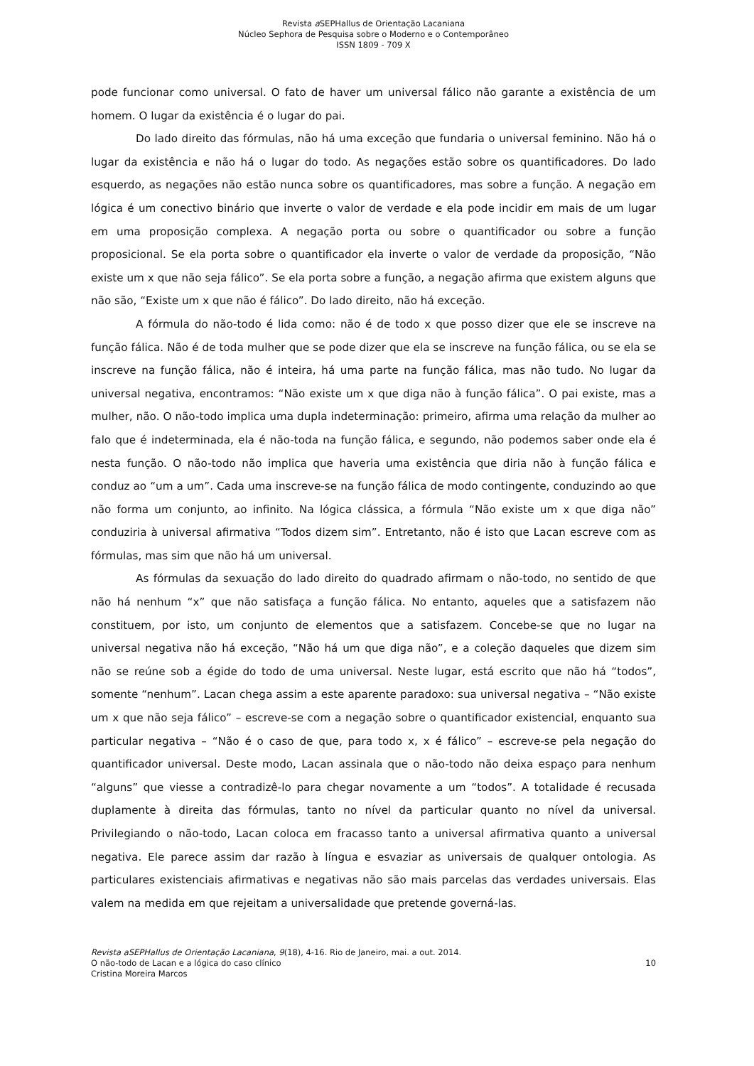Revista a SEPHallus de Orientação Lacaniana
Núcleo Sephora de Pesquisa sobre o Moderno e o Contemporâneo
ISSN 1809 - 709 X
pode funcionar como universal. O fato de haver um universal fálico não garante a existência de um homem. O lugar da existência é o lugar do pai.
Do lado direito das fórmulas, não há uma exceção que fundaria o universal feminino. Não há o lugar da existência e não há o lugar do todo. As negações estão sobre os quantificadores. Do lado esquerdo, as negações não estão nunca sobre os quantificadores, mas sobre a função. A negação em lógica é um conectivo binário que inverte o valor de verdade e ela pode incidir em mais de um lugar em uma proposição complexa. A negação porta ou sobre o quantificador ou sobre a função proposicional. Se ela porta sobre o quantificador ela inverte o valor de verdade da proposição, “Não existe um x que não seja fálico”. Se ela porta sobre a função, a negação afirma que existem alguns que não são, “Existe um x que não é fálico”. Do lado direito, não há exceção.
A fórmula do não-todo é lida como: não é de todo x que posso dizer que ele se inscreve na função fálica. Não é de toda mulher que se pode dizer que ela se inscreve na função fálica, ou se ela se inscreve na função fálica, não é inteira, há uma parte na função fálica, mas não tudo. No lugar da universal negativa, encontramos: “Não existe um x que diga não à função fálica”. O pai existe, mas a mulher, não. O não-todo implica uma dupla indeterminação: primeiro, afirma uma relação da mulher ao falo que é indeterminada, ela é não-toda na função fálica, e segundo, não podemos saber onde ela é nesta função. O não-todo não implica que haveria uma existência que diria não à função fálica e conduz ao “um a um”. Cada uma inscreve-se na função fálica de modo contingente, conduzindo ao que não forma um conjunto, ao infinito. Na lógica clássica, a fórmula “Não existe um x que diga não” conduziria à universal afirmativa “Todos dizem sim”. Entretanto, não é isto que Lacan escreve com as fórmulas, mas sim que não há um universal.
As fórmulas da sexuação do lado direito do quadrado afirmam o não-todo, no sentido de que não há nenhum “x” que não satisfaça a função fálica. No entanto, aqueles que a satisfazem não constituem, por isto, um conjunto de elementos que a satisfazem. Concebe-se que no lugar na universal negativa não há exceção, “Não há um que diga não”, e a coleção daqueles que dizem sim não se reúne sob a égide do todo de uma universal. Neste lugar, está escrito que não há “todos”, somente “nenhum”. Lacan chega assim a este aparente paradoxo: sua universal negativa – “Não existe um x que não seja fálico” – escreve-se com a negação sobre o quantificador existencial, enquanto sua particular negativa – “Não é o caso de que, para todo x, x é fálico” – escreve-se pela negação do quantificador universal. Deste modo, Lacan assinala que o não-todo não deixa espaço para nenhum “alguns” que viesse a contradizê-lo para chegar novamente a um “todos”. A totalidade é recusada duplamente à direita das fórmulas, tanto no nível da particular quanto no nível da universal. Privilegiando o não-todo, Lacan coloca em fracasso tanto a universal afirmativa quanto a universal negativa. Ele parece assim dar razão à língua e esvaziar as universais de qualquer ontologia. As particulares existenciais afirmativas e negativas não são mais parcelas das verdades universais. Elas valem na medida em que rejeitam a universalidade que pretende governá-las.
Revista aSEPHallus de Orientação Lacaniana, 9(18), 4-16. Rio de Janeiro, mai. a out. 2014.
O não-todo de Lacan e a lógica do caso clínico 10
Cristina Moreira Marcos